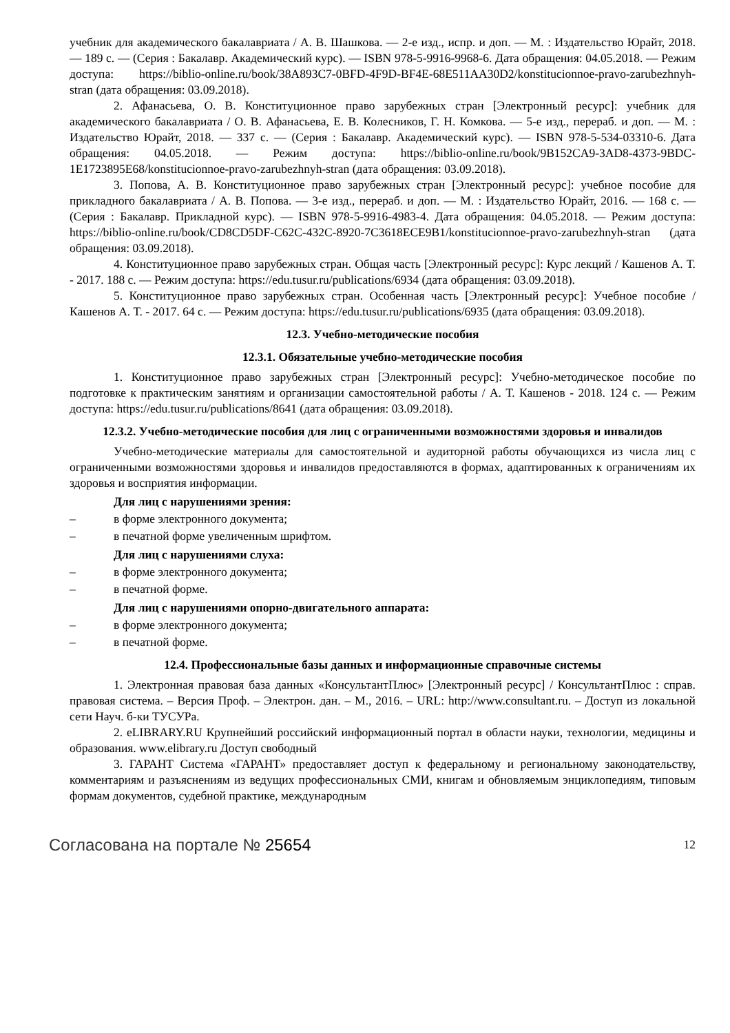учебник для академического бакалавриата / А. В. Шашкова. — 2-е изд., испр. и доп. — М. : Издательство Юрайт, 2018. — 189 с. — (Серия : Бакалавр. Академический курс). — ISBN 978-5-9916-9968-6. Дата обращения: 04.05.2018. — Режим доступа: https://biblio-online.ru/book/38A893C7-0BFD-4F9D-BF4E-68E511AA30D2/konstitucionnoe-pravo-zarubezhnyh-stran (дата обращения: 03.09.2018).
2. Афанасьева, О. В. Конституционное право зарубежных стран [Электронный ресурс]: учебник для академического бакалавриата / О. В. Афанасьева, Е. В. Колесников, Г. Н. Комкова. — 5-е изд., перераб. и доп. — М. : Издательство Юрайт, 2018. — 337 с. — (Серия : Бакалавр. Академический курс). — ISBN 978-5-534-03310-6. Дата обращения: 04.05.2018. — Режим доступа: https://biblio-online.ru/book/9B152CA9-3AD8-4373-9BDC-1E1723895E68/konstitucionnoe-pravo-zarubezhnyh-stran (дата обращения: 03.09.2018).
3. Попова, А. В. Конституционное право зарубежных стран [Электронный ресурс]: учебное пособие для прикладного бакалавриата / А. В. Попова. — 3-е изд., перераб. и доп. — М. : Издательство Юрайт, 2016. — 168 с. — (Серия : Бакалавр. Прикладной курс). — ISBN 978-5-9916-4983-4. Дата обращения: 04.05.2018. — Режим доступа: https://biblio-online.ru/book/CD8CD5DF-C62C-432C-8920-7C3618ECE9B1/konstitucionnoe-pravo-zarubezhnyh-stran (дата обращения: 03.09.2018).
4. Конституционное право зарубежных стран. Общая часть [Электронный ресурс]: Курс лекций / Кашенов А. Т. - 2017. 188 с. — Режим доступа: https://edu.tusur.ru/publications/6934 (дата обращения: 03.09.2018).
5. Конституционное право зарубежных стран. Особенная часть [Электронный ресурс]: Учебное пособие / Кашенов А. Т. - 2017. 64 с. — Режим доступа: https://edu.tusur.ru/publications/6935 (дата обращения: 03.09.2018).
12.3. Учебно-методические пособия
12.3.1. Обязательные учебно-методические пособия
1. Конституционное право зарубежных стран [Электронный ресурс]: Учебно-методическое пособие по подготовке к практическим занятиям и организации самостоятельной работы / А. Т. Кашенов - 2018. 124 с. — Режим доступа: https://edu.tusur.ru/publications/8641 (дата обращения: 03.09.2018).
12.3.2. Учебно-методические пособия для лиц с ограниченными возможностями здоровья и инвалидов
Учебно-методические материалы для самостоятельной и аудиторной работы обучающихся из числа лиц с ограниченными возможностями здоровья и инвалидов предоставляются в формах, адаптированных к ограничениям их здоровья и восприятия информации.
Для лиц с нарушениями зрения:
– в форме электронного документа;
– в печатной форме увеличенным шрифтом.
Для лиц с нарушениями слуха:
– в форме электронного документа;
– в печатной форме.
Для лиц с нарушениями опорно-двигательного аппарата:
– в форме электронного документа;
– в печатной форме.
12.4. Профессиональные базы данных и информационные справочные системы
1. Электронная правовая база данных «КонсультантПлюс» [Электронный ресурс] / КонсультантПлюс : справ. правовая система. – Версия Проф. – Электрон. дан. – М., 2016. – URL: http://www.consultant.ru. – Доступ из локальной сети Науч. б-ки ТУСУРа.
2. eLIBRARY.RU Крупнейший российский информационный портал в области науки, технологии, медицины и образования. www.elibrary.ru Доступ свободный
3. ГАРАНТ Система «ГАРАНТ» предоставляет доступ к федеральному и региональному законодательству, комментариям и разъяснениям из ведущих профессиональных СМИ, книгам и обновляемым энциклопедиям, типовым формам документов, судебной практике, международным
Согласована на портале № 25654 12